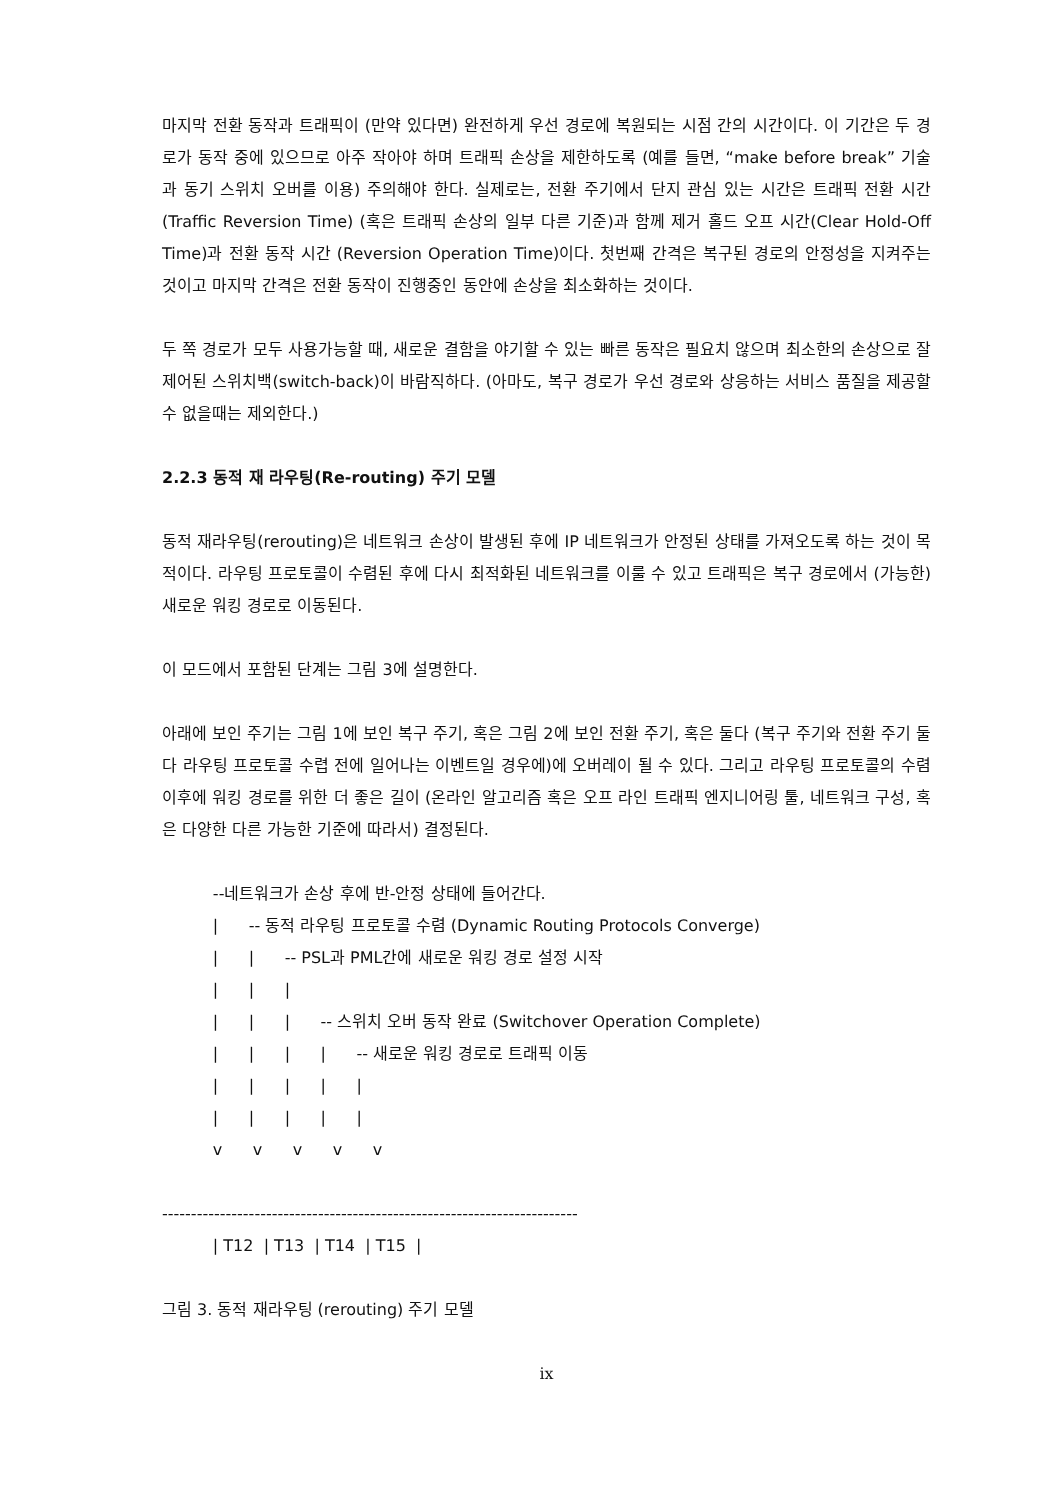마지막 전환 동작과 트래픽이 (만약 있다면) 완전하게 우선 경로에 복원되는 시점 간의 시간이다. 이 기간은 두 경로가 동작 중에 있으므로 아주 작아야 하며 트래픽 손상을 제한하도록 (예를 들면, “make before break” 기술과 동기 스위치 오버를 이용) 주의해야 한다. 실제로는, 전환 주기에서 단지 관심 있는 시간은 트래픽 전환 시간 (Traffic Reversion Time) (혹은 트래픽 손상의 일부 다른 기준)과 함께 제거 홀드 오프 시간(Clear Hold-Off Time)과 전환 동작 시간 (Reversion Operation Time)이다. 첫번째 간격은 복구된 경로의 안정성을 지켜주는 것이고 마지막 간격은 전환 동작이 진행중인 동안에 손상을 최소화하는 것이다.
두 쪽 경로가 모두 사용가능할 때, 새로운 결함을 야기할 수 있는 빠른 동작은 필요치 않으며 최소한의 손상으로 잘 제어된 스위치백(switch-back)이 바람직하다. (아마도, 복구 경로가 우선 경로와 상응하는 서비스 품질을 제공할 수 없을때는 제외한다.)
2.2.3 동적 재 라우팅(Re-routing) 주기 모델
동적 재라우팅(rerouting)은 네트워크 손상이 발생된 후에 IP 네트워크가 안정된 상태를 가져오도록 하는 것이 목적이다. 라우팅 프로토콜이 수렴된 후에 다시 최적화된 네트워크를 이룰 수 있고 트래픽은 복구 경로에서 (가능한) 새로운 워킹 경로로 이동된다.
이 모드에서 포함된 단계는 그림 3에 설명한다.
아래에 보인 주기는 그림 1에 보인 복구 주기, 혹은 그림 2에 보인 전환 주기, 혹은 둘다 (복구 주기와 전환 주기 둘다 라우팅 프로토콜 수렵 전에 일어나는 이벤트일 경우에)에 오버레이 될 수 있다. 그리고 라우팅 프로토콜의 수렴 이후에 워킹 경로를 위한 더 좋은 길이 (온라인 알고리즘 혹은 오프 라인 트래픽 엔지니어링 툴, 네트워크 구성, 혹은 다양한 다른 가능한 기준에 따라서) 결정된다.
          --네트워크가 손상 후에 반-안정 상태에 들어간다.
          |      -- 동적 라우팅 프로토콜 수렴 (Dynamic Routing Protocols Converge)
          |      |      -- PSL과 PML간에 새로운 워킹 경로 설정 시작
          |      |      |
          |      |      |      -- 스위치 오버 동작 완료 (Switchover Operation Complete)
          |      |      |      |      -- 새로운 워킹 경로로 트래픽 이동
          |      |      |      |      |
          |      |      |      |      |
          v      v      v      v      v

------------------------------------------------------------------------
          | T12  | T13  | T14  | T15  |
그림 3. 동적 재라우팅 (rerouting) 주기 모델
ix